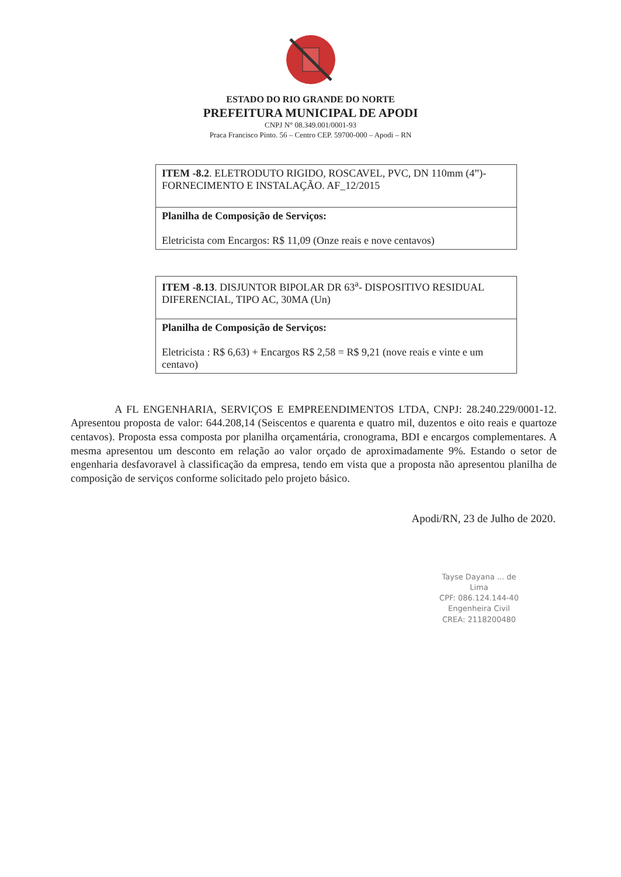ESTADO DO RIO GRANDE DO NORTE
PREFEITURA MUNICIPAL DE APODI
CNPJ N° 08.349.001/0001-93
Praca Francisco Pinto. 56 – Centro CEP. 59700-000 – Apodi – RN
| ITEM -8.2 . ELETRODUTO RIGIDO, ROSCAVEL, PVC, DN 110mm (4”)- FORNECIMENTO E INSTALAÇÃO. AF_12/2015 |
| Planilha de Composição de Serviços: Eletricista com Encargos: R$ 11,09 (Onze reais e nove centavos) |
| ITEM -8.13 . DISJUNTOR BIPOLAR DR 63<sup>a</sup>- DISPOSITIVO RESIDUAL DIFERENCIAL, TIPO AC, 30MA (Un) |
| Planilha de Composição de Serviços: Eletricista : R$ 6,63) + Encargos R$ 2,58 = R$ 9,21 (nove reais e vinte e um centavo) |
A FL ENGENHARIA, SERVIÇOS E EMPREENDIMENTOS LTDA, CNPJ: 28.240.229/0001-12. Apresentou proposta de valor: 644.208,14 (Seiscentos e quarenta e quatro mil, duzentos e oito reais e quartoze centavos). Proposta essa composta por planilha orçamentária, cronograma, BDI e encargos complementares. A mesma apresentou um desconto em relação ao valor orçado de aproximadamente 9%. Estando o setor de engenharia desfavoravel à classificação da empresa, tendo em vista que a proposta não apresentou planilha de composição de serviços conforme solicitado pelo projeto básico.
Apodi/RN, 23 de Julho de 2020.
Tayse Dayana ... de Lima
CPF: 086.124.144-40
Engenheira Civil
CREA: 2118200480